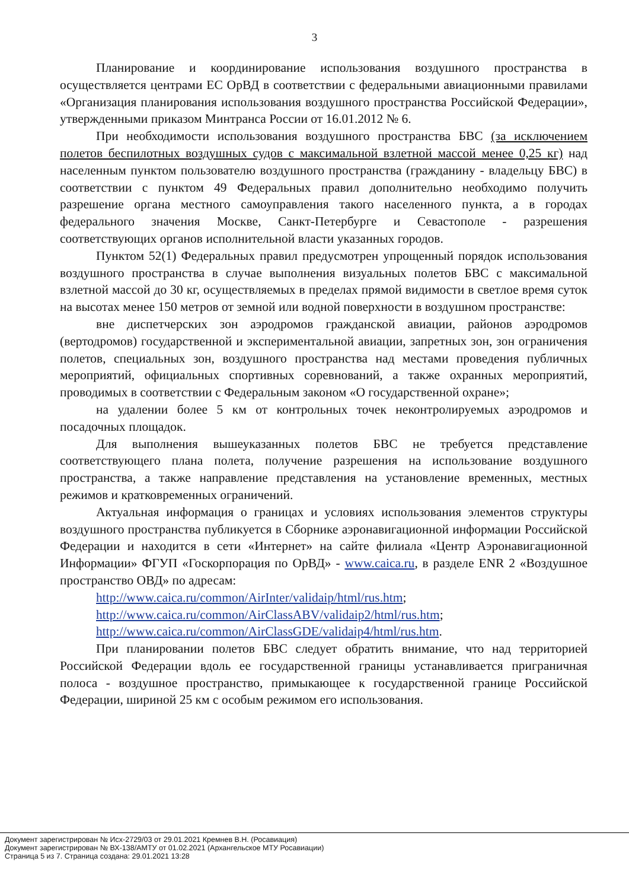3
Планирование и координирование использования воздушного пространства в осуществляется центрами ЕС ОрВД в соответствии с федеральными авиационными правилами «Организация планирования использования воздушного пространства Российской Федерации», утвержденными приказом Минтранса России от 16.01.2012 № 6.
При необходимости использования воздушного пространства БВС (за исключением полетов беспилотных воздушных судов с максимальной взлетной массой менее 0,25 кг) над населенным пунктом пользователю воздушного пространства (гражданину - владельцу БВС) в соответствии с пунктом 49 Федеральных правил дополнительно необходимо получить разрешение органа местного самоуправления такого населенного пункта, а в городах федерального значения Москве, Санкт-Петербурге и Севастополе - разрешения соответствующих органов исполнительной власти указанных городов.
Пунктом 52(1) Федеральных правил предусмотрен упрощенный порядок использования воздушного пространства в случае выполнения визуальных полетов БВС с максимальной взлетной массой до 30 кг, осуществляемых в пределах прямой видимости в светлое время суток на высотах менее 150 метров от земной или водной поверхности в воздушном пространстве:
вне диспетчерских зон аэродромов гражданской авиации, районов аэродромов (вертодромов) государственной и экспериментальной авиации, запретных зон, зон ограничения полетов, специальных зон, воздушного пространства над местами проведения публичных мероприятий, официальных спортивных соревнований, а также охранных мероприятий, проводимых в соответствии с Федеральным законом «О государственной охране»;
на удалении более 5 км от контрольных точек неконтролируемых аэродромов и посадочных площадок.
Для выполнения вышеуказанных полетов БВС не требуется представление соответствующего плана полета, получение разрешения на использование воздушного пространства, а также направление представления на установление временных, местных режимов и кратковременных ограничений.
Актуальная информация о границах и условиях использования элементов структуры воздушного пространства публикуется в Сборнике аэронавигационной информации Российской Федерации и находится в сети «Интернет» на сайте филиала «Центр Аэронавигационной Информации» ФГУП «Госкорпорация по ОрВД» - www.caica.ru, в разделе ENR 2 «Воздушное пространство ОВД» по адресам:
http://www.caica.ru/common/AirInter/validaip/html/rus.htm;
http://www.caica.ru/common/AirClassABV/validaip2/html/rus.htm;
http://www.caica.ru/common/AirClassGDE/validaip4/html/rus.htm.
При планировании полетов БВС следует обратить внимание, что над территорией Российской Федерации вдоль ее государственной границы устанавливается приграничная полоса - воздушное пространство, примыкающее к государственной границе Российской Федерации, шириной 25 км с особым режимом его использования.
Документ зарегистрирован № Исх-2729/03 от 29.01.2021 Кремнев В.Н. (Росавиация)
Документ зарегистрирован № ВХ-138/АМТУ от 01.02.2021 (Архангельское МТУ Росавиации)
Страница 5 из 7. Страница создана: 29.01.2021 13:28